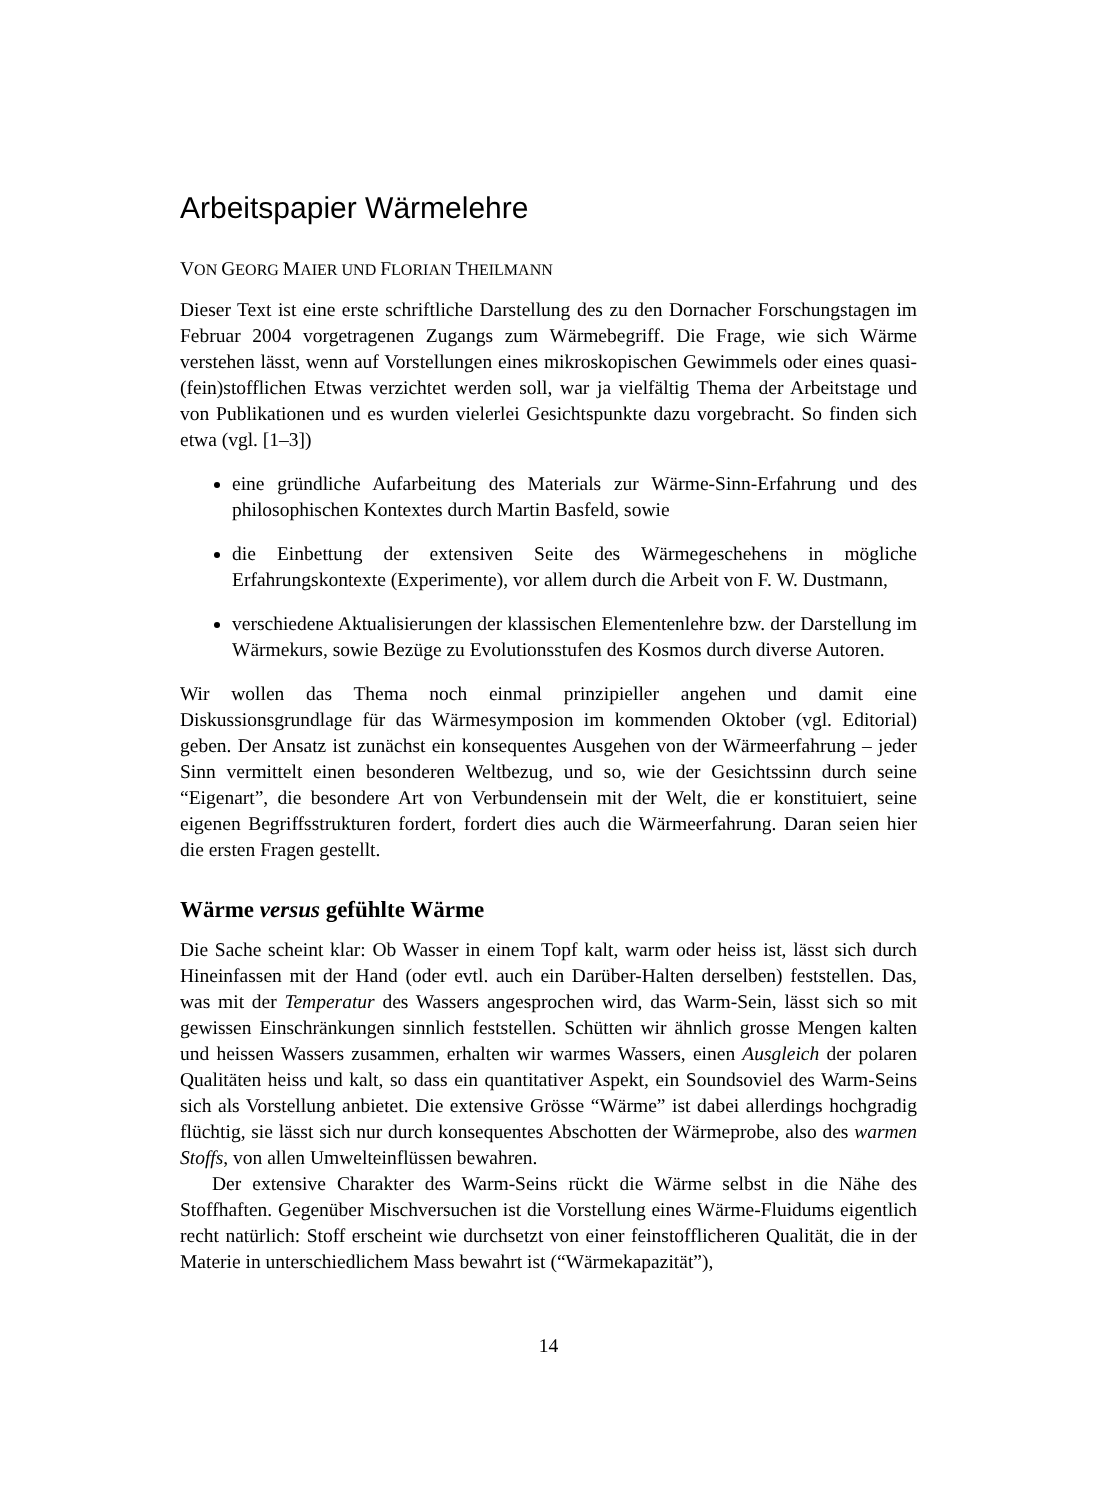Arbeitspapier Wärmelehre
VON GEORG MAIER UND FLORIAN THEILMANN
Dieser Text ist eine erste schriftliche Darstellung des zu den Dornacher Forschungstagen im Februar 2004 vorgetragenen Zugangs zum Wärmebegriff. Die Frage, wie sich Wärme verstehen lässt, wenn auf Vorstellungen eines mikroskopischen Gewimmels oder eines quasi-(fein)stofflichen Etwas verzichtet werden soll, war ja vielfältig Thema der Arbeitstage und von Publikationen und es wurden vielerlei Gesichtspunkte dazu vorgebracht. So finden sich etwa (vgl. [1–3])
eine gründliche Aufarbeitung des Materials zur Wärme-Sinn-Erfahrung und des philosophischen Kontextes durch Martin Basfeld, sowie
die Einbettung der extensiven Seite des Wärmegeschehens in mögliche Erfahrungskontexte (Experimente), vor allem durch die Arbeit von F. W. Dustmann,
verschiedene Aktualisierungen der klassischen Elementenlehre bzw. der Darstellung im Wärmekurs, sowie Bezüge zu Evolutionsstufen des Kosmos durch diverse Autoren.
Wir wollen das Thema noch einmal prinzipieller angehen und damit eine Diskussionsgrundlage für das Wärmesymposion im kommenden Oktober (vgl. Editorial) geben. Der Ansatz ist zunächst ein konsequentes Ausgehen von der Wärmeerfahrung – jeder Sinn vermittelt einen besonderen Weltbezug, und so, wie der Gesichtssinn durch seine “Eigenart”, die besondere Art von Verbundensein mit der Welt, die er konstituiert, seine eigenen Begriffsstrukturen fordert, fordert dies auch die Wärmeerfahrung. Daran seien hier die ersten Fragen gestellt.
Wärme versus gefühlte Wärme
Die Sache scheint klar: Ob Wasser in einem Topf kalt, warm oder heiss ist, lässt sich durch Hineinfassen mit der Hand (oder evtl. auch ein Darüber-Halten derselben) feststellen. Das, was mit der Temperatur des Wassers angesprochen wird, das Warm-Sein, lässt sich so mit gewissen Einschränkungen sinnlich feststellen. Schütten wir ähnlich grosse Mengen kalten und heissen Wassers zusammen, erhalten wir warmes Wassers, einen Ausgleich der polaren Qualitäten heiss und kalt, so dass ein quantitativer Aspekt, ein Soundsoviel des Warm-Seins sich als Vorstellung anbietet. Die extensive Grösse “Wärme” ist dabei allerdings hochgradig flüchtig, sie lässt sich nur durch konsequentes Abschotten der Wärmeprobe, also des warmen Stoffs, von allen Umwelteinflüssen bewahren.
Der extensive Charakter des Warm-Seins rückt die Wärme selbst in die Nähe des Stoffhaften. Gegenüber Mischversuchen ist die Vorstellung eines Wärme-Fluidums eigentlich recht natürlich: Stoff erscheint wie durchsetzt von einer feinstofflicheren Qualität, die in der Materie in unterschiedlichem Mass bewahrt ist (“Wärmekapazität”),
14